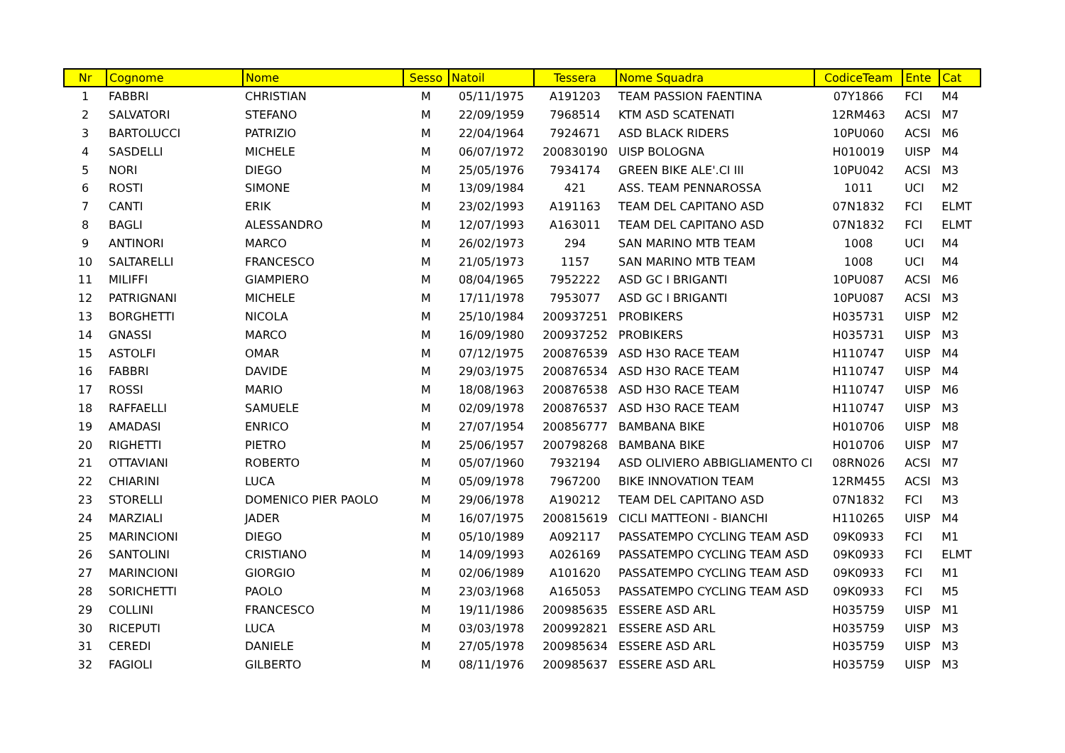| Nr | Cognome | Nome | Sesso | Natoil | Tessera | Nome Squadra | CodiceTeam | Ente | Cat |
| --- | --- | --- | --- | --- | --- | --- | --- | --- | --- |
| 1 | FABBRI | CHRISTIAN | M | 05/11/1975 | A191203 | TEAM PASSION FAENTINA | 07Y1866 | FCI | M4 |
| 2 | SALVATORI | STEFANO | M | 22/09/1959 | 7968514 | KTM ASD SCATENATI | 12RM463 | ACSI | M7 |
| 3 | BARTOLUCCI | PATRIZIO | M | 22/04/1964 | 7924671 | ASD BLACK RIDERS | 10PU060 | ACSI | M6 |
| 4 | SASDELLI | MICHELE | M | 06/07/1972 | 200830190 | UISP BOLOGNA | H010019 | UISP | M4 |
| 5 | NORI | DIEGO | M | 25/05/1976 | 7934174 | GREEN BIKE ALE'.CI III | 10PU042 | ACSI | M3 |
| 6 | ROSTI | SIMONE | M | 13/09/1984 | 421 | ASS. TEAM PENNAROSSA | 1011 | UCI | M2 |
| 7 | CANTI | ERIK | M | 23/02/1993 | A191163 | TEAM DEL CAPITANO ASD | 07N1832 | FCI | ELMT |
| 8 | BAGLI | ALESSANDRO | M | 12/07/1993 | A163011 | TEAM DEL CAPITANO ASD | 07N1832 | FCI | ELMT |
| 9 | ANTINORI | MARCO | M | 26/02/1973 | 294 | SAN MARINO MTB TEAM | 1008 | UCI | M4 |
| 10 | SALTARELLI | FRANCESCO | M | 21/05/1973 | 1157 | SAN MARINO MTB TEAM | 1008 | UCI | M4 |
| 11 | MILIFFI | GIAMPIERO | M | 08/04/1965 | 7952222 | ASD GC I BRIGANTI | 10PU087 | ACSI | M6 |
| 12 | PATRIGNANI | MICHELE | M | 17/11/1978 | 7953077 | ASD GC I BRIGANTI | 10PU087 | ACSI | M3 |
| 13 | BORGHETTI | NICOLA | M | 25/10/1984 | 200937251 | PROBIKERS | H035731 | UISP | M2 |
| 14 | GNASSI | MARCO | M | 16/09/1980 | 200937252 | PROBIKERS | H035731 | UISP | M3 |
| 15 | ASTOLFI | OMAR | M | 07/12/1975 | 200876539 | ASD H3O RACE TEAM | H110747 | UISP | M4 |
| 16 | FABBRI | DAVIDE | M | 29/03/1975 | 200876534 | ASD H3O RACE TEAM | H110747 | UISP | M4 |
| 17 | ROSSI | MARIO | M | 18/08/1963 | 200876538 | ASD H3O RACE TEAM | H110747 | UISP | M6 |
| 18 | RAFFAELLI | SAMUELE | M | 02/09/1978 | 200876537 | ASD H3O RACE TEAM | H110747 | UISP | M3 |
| 19 | AMADASI | ENRICO | M | 27/07/1954 | 200856777 | BAMBANA BIKE | H010706 | UISP | M8 |
| 20 | RIGHETTI | PIETRO | M | 25/06/1957 | 200798268 | BAMBANA BIKE | H010706 | UISP | M7 |
| 21 | OTTAVIANI | ROBERTO | M | 05/07/1960 | 7932194 | ASD OLIVIERO ABBIGLIAMENTO CI | 08RN026 | ACSI | M7 |
| 22 | CHIARINI | LUCA | M | 05/09/1978 | 7967200 | BIKE INNOVATION TEAM | 12RM455 | ACSI | M3 |
| 23 | STORELLI | DOMENICO PIER PAOLO | M | 29/06/1978 | A190212 | TEAM DEL CAPITANO ASD | 07N1832 | FCI | M3 |
| 24 | MARZIALI | JADER | M | 16/07/1975 | 200815619 | CICLI MATTEONI - BIANCHI | H110265 | UISP | M4 |
| 25 | MARINCIONI | DIEGO | M | 05/10/1989 | A092117 | PASSATEMPO CYCLING TEAM ASD | 09K0933 | FCI | M1 |
| 26 | SANTOLINI | CRISTIANO | M | 14/09/1993 | A026169 | PASSATEMPO CYCLING TEAM ASD | 09K0933 | FCI | ELMT |
| 27 | MARINCIONI | GIORGIO | M | 02/06/1989 | A101620 | PASSATEMPO CYCLING TEAM ASD | 09K0933 | FCI | M1 |
| 28 | SORICHETTI | PAOLO | M | 23/03/1968 | A165053 | PASSATEMPO CYCLING TEAM ASD | 09K0933 | FCI | M5 |
| 29 | COLLINI | FRANCESCO | M | 19/11/1986 | 200985635 | ESSERE ASD ARL | H035759 | UISP | M1 |
| 30 | RICEPUTI | LUCA | M | 03/03/1978 | 200992821 | ESSERE ASD ARL | H035759 | UISP | M3 |
| 31 | CEREDI | DANIELE | M | 27/05/1978 | 200985634 | ESSERE ASD ARL | H035759 | UISP | M3 |
| 32 | FAGIOLI | GILBERTO | M | 08/11/1976 | 200985637 | ESSERE ASD ARL | H035759 | UISP | M3 |